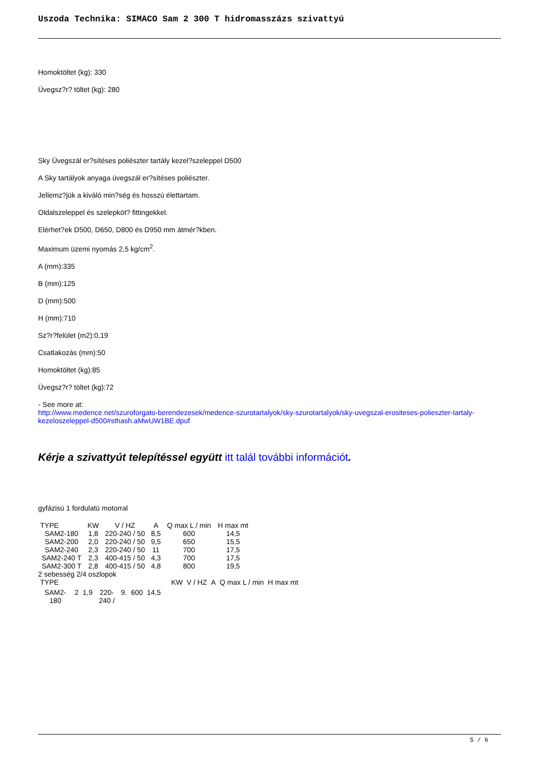Uszoda Technika: SIMACO Sam 2 300 T hidromasszázs szivattyú
Homoktöltet (kg): 330
Üvegsz?r? töltet (kg): 280
Sky Üvegszál er?sítéses poliészter tartály kezel?szeleppel D500
A Sky tartályok anyaga üvegszál er?sítéses poliészter.
Jellemz?jük a kiváló min?ség és hosszú élettartam.
Oldalszeleppel és szelepköt? fittingekkel.
Elérhet?ek D500, D650, D800 és D950 mm átmér?kben.
Maximum üzemi nyomás 2,5 kg/cm<sup>2</sup>.
A (mm):335
B (mm):125
D (mm):500
H (mm):710
Sz?r?felület (m2):0,19
Csatlakozás (mm):50
Homoktöltet (kg):85
Üvegsz?r? töltet (kg):72
- See more at:
http://www.medence.net/szuroforgato-berendezesek/medence-szurotartalyok/sky-szurotartalyok/sky-uvegszal-erositeses-polieszter-tartaly-kezeloszeleppel-d500#sthash.aMwUW1BE.dpuf
Kérje a szivattyút telepítéssel együtt itt talál további információt.
gyfázisú 1 fordulatú motorral
| TYPE | KW | V / HZ | A | Q max L / min | H max mt |
| SAM2-180 | 1,8 | 220-240 / 50 | 8,5 | 600 | 14,5 |
| SAM2-200 | 2,0 | 220-240 / 50 | 9,5 | 650 | 15,5 |
| SAM2-240 | 2,3 | 220-240 / 50 | 11 | 700 | 17,5 |
| SAM2-240 T | 2,3 | 400-415 / 50 | 4,3 | 700 | 17,5 |
| SAM2-300 T | 2,8 | 400-415 / 50 | 4,8 | 800 | 19,5 |
2 sebesség 2/4 oszlopok
| TYPE | KW | V / HZ | A | Q max L / min | H max mt |
| SAM2-180 | 2 | 1,9 | 220-240 / | 9. | 600 | 14,5 |
5 / 6